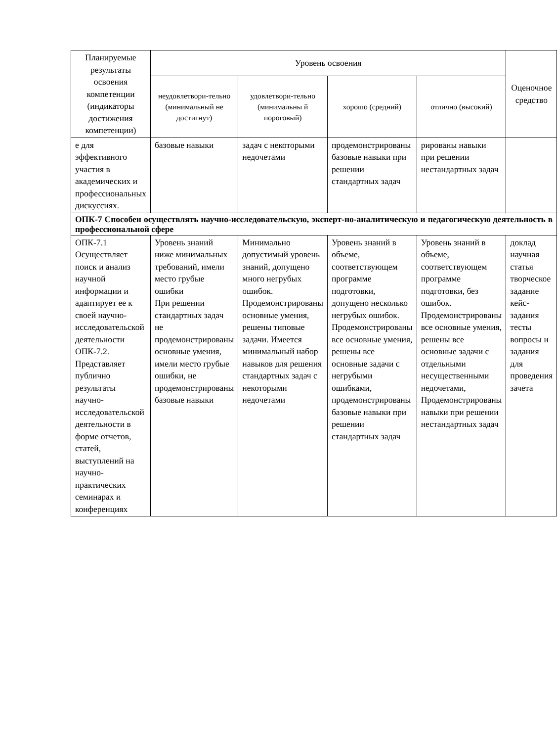| Планируемые результаты освоения компетенции (индикаторы достижения компетенции) | Уровень освоения | | | | Оценочное средство |
| --- | --- | --- | --- | --- | --- |
| | неудовлетвори-тельно (минимальный не достигнут) | удовлетвори-тельно (минимальны й пороговый) | хорошо (средний) | отлично (высокий) | |
| е для эффективного участия в академических и профессиональных дискуссиях. | базовые навыки | задач с некоторыми недочетами | продемонстрированы базовые навыки при решении стандартных задач | рированы навыки при решении нестандартных задач | |
| ОПК-7 Способен осуществлять научно-исследовательскую, эксперт-но-аналитическую и педагогическую деятельность в профессиональной сфере | | | | | |
| ОПК-7.1 Осуществляет поиск и анализ научной информации и адаптирует ее к своей научно-исследовательской деятельности ОПК-7.2. Представляет публично результаты научно-исследовательской деятельности в форме отчетов, статей, выступлений на научно-практических семинарах и конференциях | Уровень знаний ниже минимальных требований, имели место грубые ошибки При решении стандартных задач не продемонстрированы основные умения, имели место грубые ошибки, не продемонстрированы базовые навыки | Минимально допустимый уровень знаний, допущено много негрубых ошибок. Продемонстрированы основные умения, решены типовые задачи. Имеется минимальный набор навыков для решения стандартных задач с некоторыми недочетами | Уровень знаний в объеме, соответствующем программе подготовки, допущено несколько негрубых ошибок. Продемонстрированы все основные умения, решены все основные задачи с негрубыми ошибками, продемонстрированы базовые навыки при решении стандартных задач | Уровень знаний в объеме, соответствующем программе подготовки, без ошибок. Продемонстрированы все основные умения, решены все основные задачи с отдельными несущественными недочетами, Продемонстрированы навыки при решении нестандартных задач | доклад научная статья творческое задание кейс-задания тесты вопросы и задания для проведения зачета |